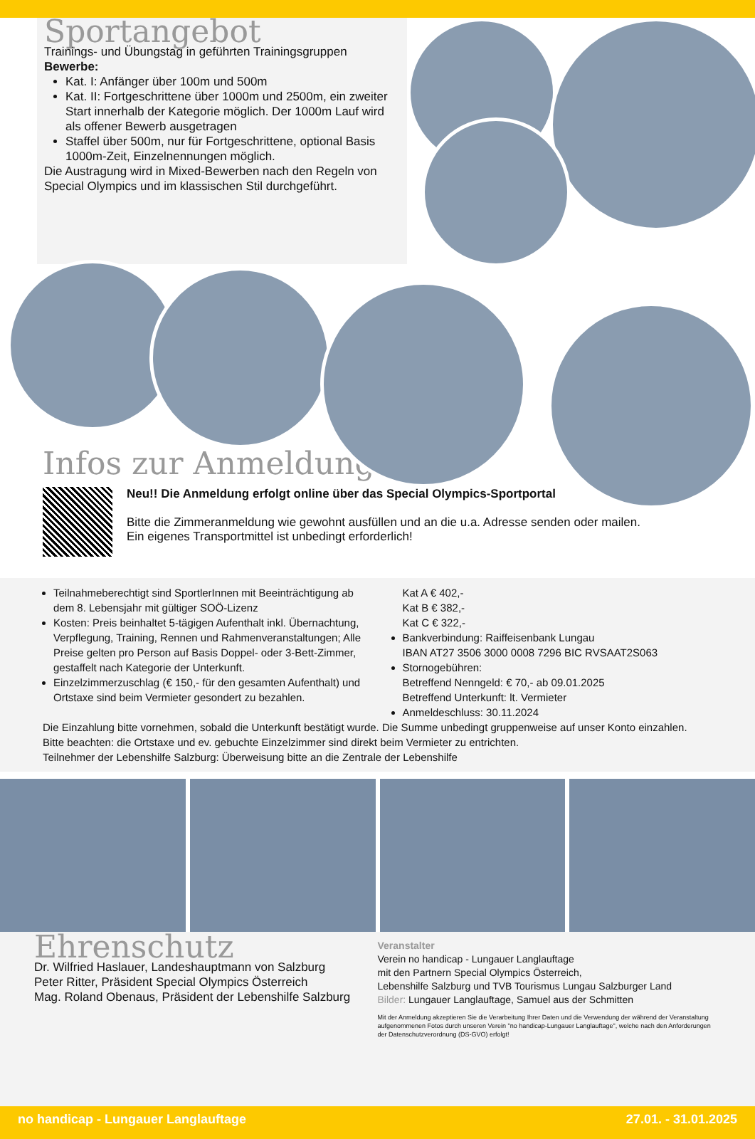Sportangebot
Trainings- und Übungstag in geführten Trainingsgruppen
Bewerbe:
Kat. I: Anfänger über 100m und 500m
Kat. II: Fortgeschrittene über 1000m und 2500m, ein zweiter Start innerhalb der Kategorie möglich. Der 1000m Lauf wird als offener Bewerb ausgetragen
Staffel über 500m, nur für Fortgeschrittene, optional Basis 1000m-Zeit, Einzelnennungen möglich.
Die Austragung wird in Mixed-Bewerben nach den Regeln von Special Olympics und im klassischen Stil durchgeführt.
Infos zur Anmeldung
Neu!! Die Anmeldung erfolgt online über das Special Olympics-Sportportal
Bitte die Zimmeranmeldung wie gewohnt ausfüllen und an die u.a. Adresse senden oder mailen.
Ein eigenes Transportmittel ist unbedingt erforderlich!
Teilnahmeberechtigt sind SportlerInnen mit Beeinträchtigung ab dem 8. Lebensjahr mit gültiger SOÖ-Lizenz
Kosten: Preis beinhaltet 5-tägigen Aufenthalt inkl. Übernachtung, Verpflegung, Training, Rennen und Rahmenveranstaltungen; Alle Preise gelten pro Person auf Basis Doppel- oder 3-Bett-Zimmer, gestaffelt nach Kategorie der Unterkunft.
Einzelzimmerzuschlag (€ 150,- für den gesamten Aufenthalt) und Ortstaxe sind beim Vermieter gesondert zu bezahlen.
Kat A € 402,-
Kat B € 382,-
Kat C € 322,-
Bankverbindung: Raiffeisenbank Lungau
IBAN AT27 3506 3000 0008 7296 BIC RVSAAT2S063
Stornogebühren:
Betreffend Nenngeld: € 70,- ab 09.01.2025
Betreffend Unterkunft: lt. Vermieter
Anmeldeschluss: 30.11.2024
Die Einzahlung bitte vornehmen, sobald die Unterkunft bestätigt wurde. Die Summe unbedingt gruppenweise auf unser Konto einzahlen.
Bitte beachten: die Ortstaxe und ev. gebuchte Einzelzimmer sind direkt beim Vermieter zu entrichten.
Teilnehmer der Lebenshilfe Salzburg: Überweisung bitte an die Zentrale der Lebenshilfe
Ehrenschutz
Dr. Wilfried Haslauer, Landeshauptmann von Salzburg
Peter Ritter, Präsident Special Olympics Österreich
Mag. Roland Obenaus, Präsident der Lebenshilfe Salzburg
Veranstalter
Verein no handicap - Lungauer Langlauftage
mit den Partnern Special Olympics Österreich,
Lebenshilfe Salzburg und TVB Tourismus Lungau Salzburger Land
Bilder: Lungauer Langlauftage, Samuel aus der Schmitten
Mit der Anmeldung akzeptieren Sie die Verarbeitung Ihrer Daten und die Verwendung der während der Veranstaltung aufgenommenen Fotos durch unseren Verein "no handicap-Lungauer Langlauftage", welche nach den Anforderungen der Datenschutzverordnung (DS-GVO) erfolgt!
no handicap - Lungauer Langlauftage 27.01. - 31.01.2025